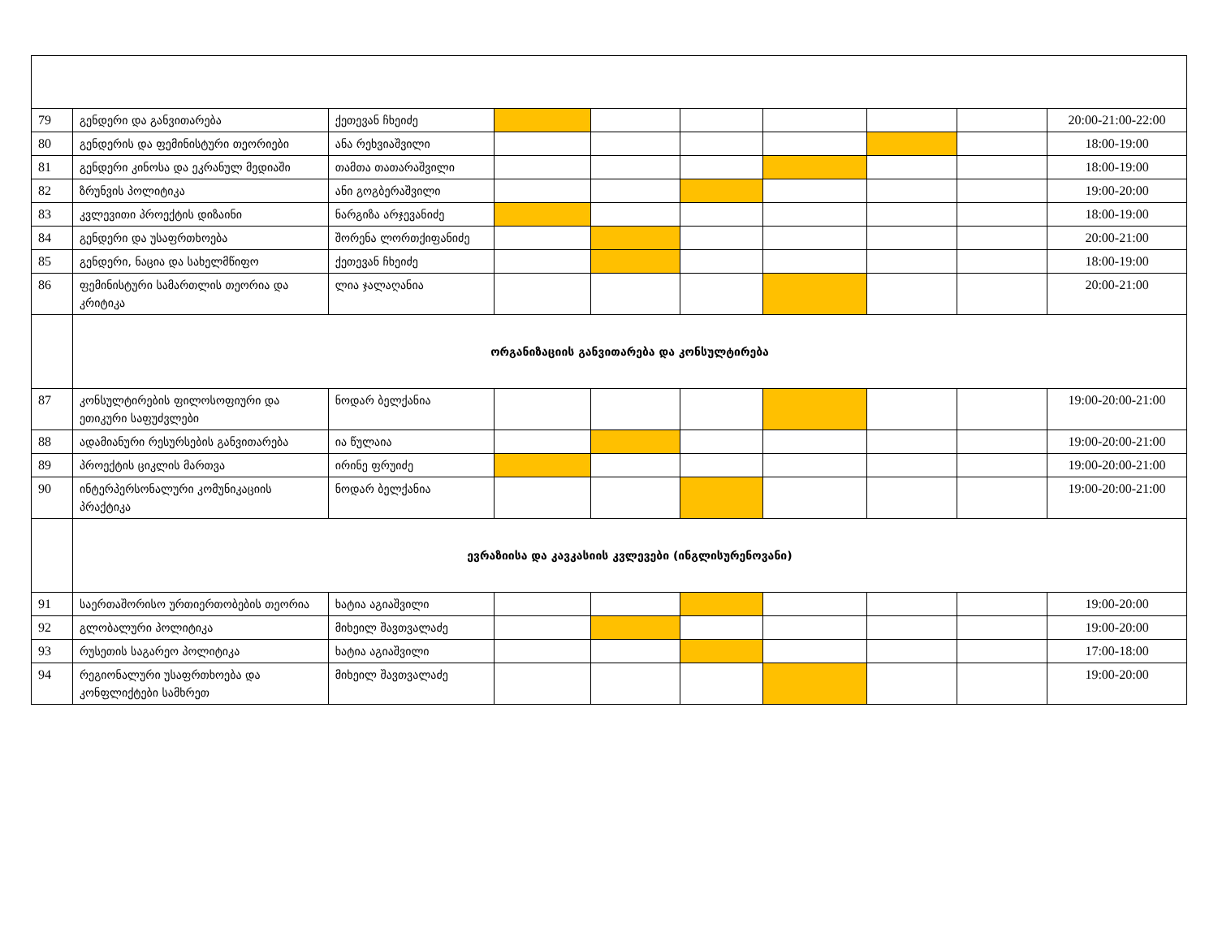| 79 | გენდერი და განვითარება | ქეთევან ჩხეიძე | | | | | | | 20:00-21:00-22:00 |
| 80 | გენდერის და ფემინისტური თეორიები | ანა რეხვიაშვილი | | | | | | | 18:00-19:00 |
| 81 | გენდერი კინოსა და ეკრანულ მედიაში | თამთა თათარაშვილი | | | | | | | 18:00-19:00 |
| 82 | ზრუნვის პოლიტიკა | ანი გოგბერაშვილი | | | | | | | 19:00-20:00 |
| 83 | კვლევითი პროექტის დიზაინი | ნარგიზა არჯევანიძე | | | | | | | 18:00-19:00 |
| 84 | გენდერი და უსაფრთხოება | შორენა ლორთქიფანიძე | | | | | | | 20:00-21:00 |
| 85 | გენდერი, ნაცია და სახელმწიფო | ქეთევან ჩხეიძე | | | | | | | 18:00-19:00 |
| 86 | ფემინისტური სამართლის თეორია და კრიტიკა | ლია ჯალაღანია | | | | | | | 20:00-21:00 |
| | ორგანიზაციის განვითარება და კონსულტირება | | | | | | | | |
| 87 | კონსულტირების ფილოსოფიური და ეთიკური საფუძვლები | ნოდარ ბელქანია | | | | | | | 19:00-20:00-21:00 |
| 88 | ადამიანური რესურსების განვითარება | ია წულაია | | | | | | | 19:00-20:00-21:00 |
| 89 | პროექტის ციკლის მართვა | ირინე ფრუიძე | | | | | | | 19:00-20:00-21:00 |
| 90 | ინტერპერსონალური კომუნიკაციის პრაქტიკა | ნოდარ ბელქანია | | | | | | | 19:00-20:00-21:00 |
| | ევრაზიისა და კავკასიის კვლევები (ინგლისურენოვანი) | | | | | | | | |
| 91 | საერთაშორისო ურთიერთობების თეორია | ხატია აგიაშვილი | | | | | | | 19:00-20:00 |
| 92 | გლობალური პოლიტიკა | მიხეილ შავთვალაძე | | | | | | | 19:00-20:00 |
| 93 | რუსეთის საგარეო პოლიტიკა | ხატია აგიაშვილი | | | | | | | 17:00-18:00 |
| 94 | რეგიონალური უსაფრთხოება და კონფლიქტები სამხრეთ | მიხეილ შავთვალაძე | | | | | | | 19:00-20:00 |